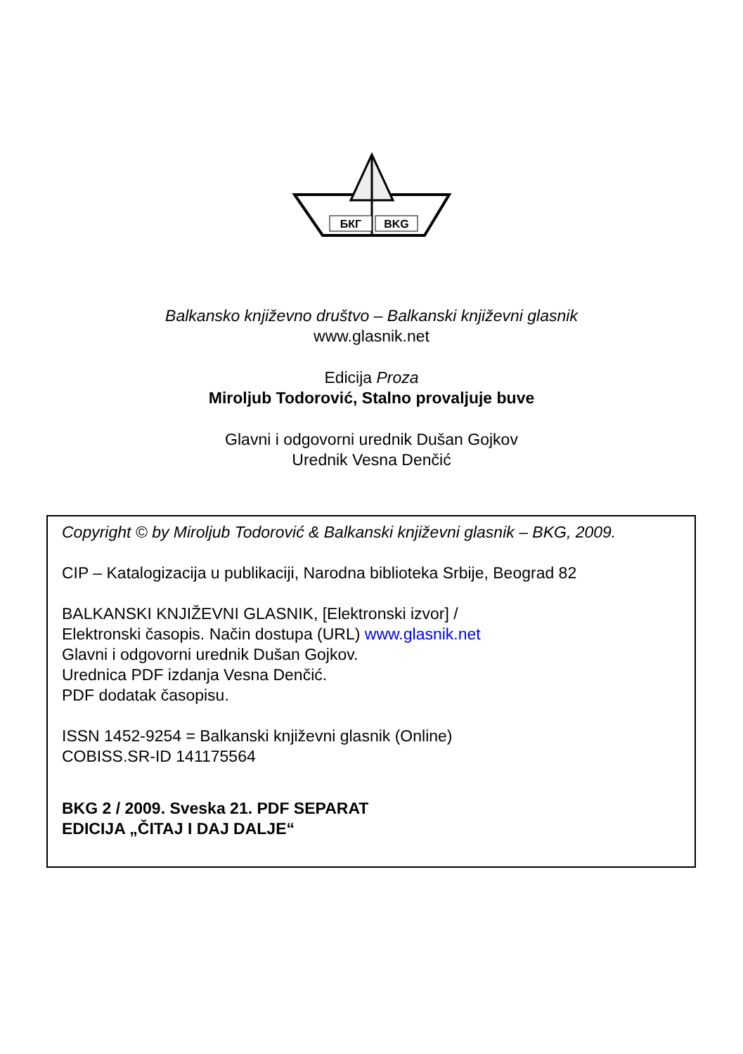БКГ
BKG
Balkansko književno društvo – Balkanski književni glasnik
www.glasnik.net
Edicija Proza
Miroljub Todorović, Stalno provaljuje buve
Glavni i odgovorni urednik Dušan Gojkov
Urednik Vesna Denčić
Copyright © by Miroljub Todorović & Balkanski književni glasnik – BKG, 2009.
CIP – Katalogizacija u publikaciji, Narodna biblioteka Srbije, Beograd 82
BALKANSKI KNJIŽEVNI GLASNIK, [Elektronski izvor] /
Elektronski časopis. Način dostupa (URL) www.glasnik.net
Glavni i odgovorni urednik Dušan Gojkov.
Urednica PDF izdanja Vesna Denčić.
PDF dodatak časopisu.
ISSN 1452-9254 = Balkanski književni glasnik (Online)
COBISS.SR-ID 141175564
BKG 2 / 2009. Sveska 21. PDF SEPARAT
EDICIJA „ČITAJ I DAJ DALJE“